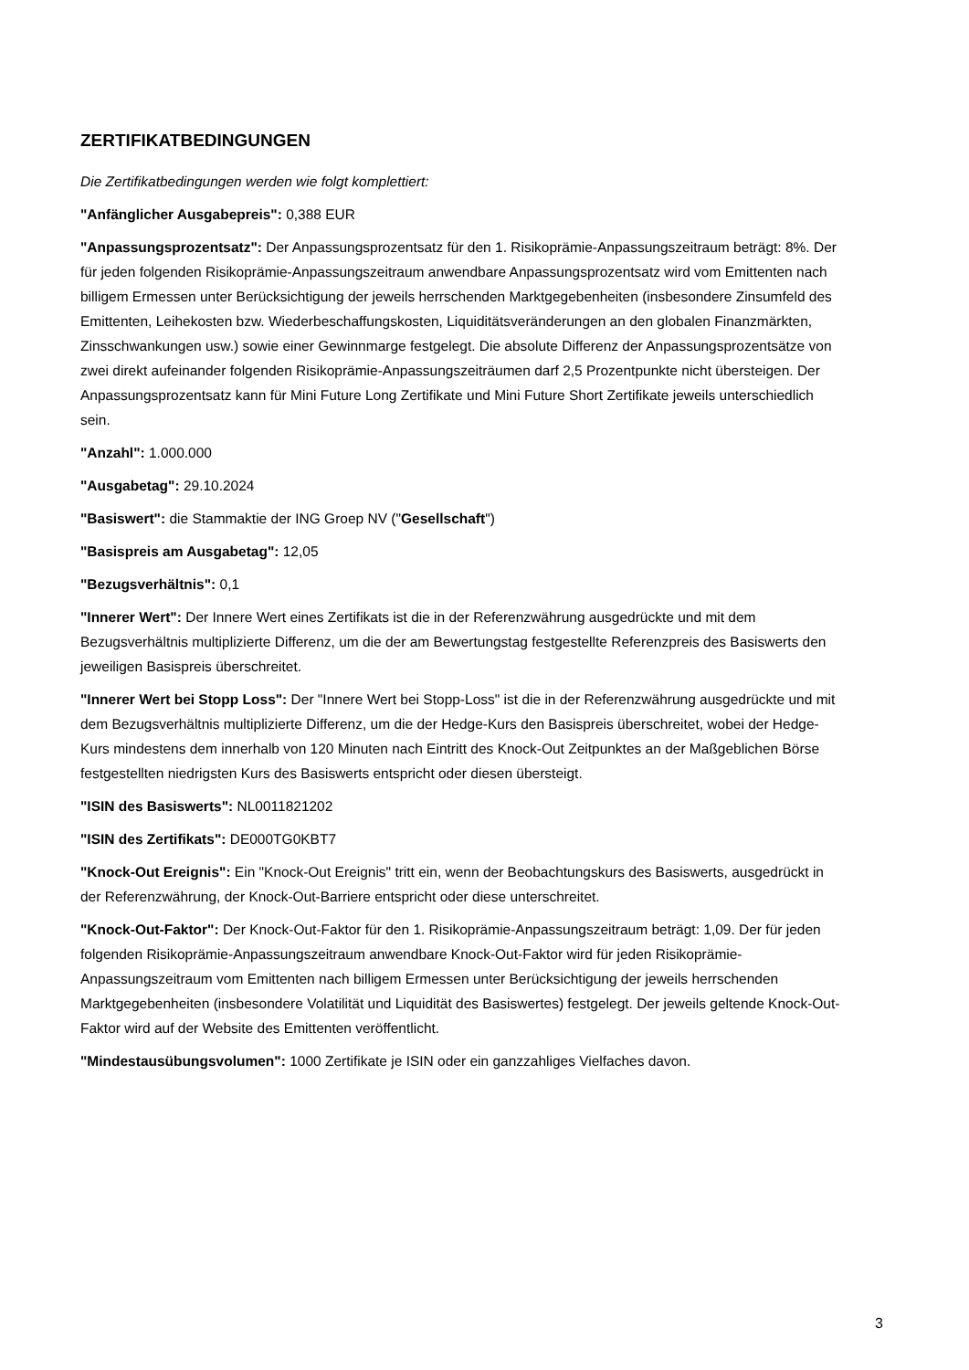ZERTIFIKATBEDINGUNGEN
Die Zertifikatbedingungen werden wie folgt komplettiert:
"Anfänglicher Ausgabepreis": 0,388 EUR
"Anpassungsprozentsatz": Der Anpassungsprozentsatz für den 1. Risikoprämie-Anpassungszeitraum beträgt: 8%. Der für jeden folgenden Risikoprämie-Anpassungszeitraum anwendbare Anpassungsprozentsatz wird vom Emittenten nach billigem Ermessen unter Berücksichtigung der jeweils herrschenden Marktgegebenheiten (insbesondere Zinsumfeld des Emittenten, Leihekosten bzw. Wiederbeschaffungskosten, Liquiditätsveränderungen an den globalen Finanzmärkten, Zinsschwankungen usw.) sowie einer Gewinnmarge festgelegt. Die absolute Differenz der Anpassungsprozentsätze von zwei direkt aufeinander folgenden Risikoprämie-Anpassungszeiträumen darf 2,5 Prozentpunkte nicht übersteigen. Der Anpassungsprozentsatz kann für Mini Future Long Zertifikate und Mini Future Short Zertifikate jeweils unterschiedlich sein.
"Anzahl": 1.000.000
"Ausgabetag": 29.10.2024
"Basiswert": die Stammaktie der ING Groep NV ("Gesellschaft")
"Basispreis am Ausgabetag": 12,05
"Bezugsverhältnis": 0,1
"Innerer Wert": Der Innere Wert eines Zertifikats ist die in der Referenzwährung ausgedrückte und mit dem Bezugsverhältnis multiplizierte Differenz, um die der am Bewertungstag festgestellte Referenzpreis des Basiswerts den jeweiligen Basispreis überschreitet.
"Innerer Wert bei Stopp Loss": Der "Innere Wert bei Stopp-Loss" ist die in der Referenzwährung ausgedrückte und mit dem Bezugsverhältnis multiplizierte Differenz, um die der Hedge-Kurs den Basispreis überschreitet, wobei der Hedge-Kurs mindestens dem innerhalb von 120 Minuten nach Eintritt des Knock-Out Zeitpunktes an der Maßgeblichen Börse festgestellten niedrigsten Kurs des Basiswerts entspricht oder diesen übersteigt.
"ISIN des Basiswerts": NL0011821202
"ISIN des Zertifikats": DE000TG0KBT7
"Knock-Out Ereignis": Ein "Knock-Out Ereignis" tritt ein, wenn der Beobachtungskurs des Basiswerts, ausgedrückt in der Referenzwährung, der Knock-Out-Barriere entspricht oder diese unterschreitet.
"Knock-Out-Faktor": Der Knock-Out-Faktor für den 1. Risikoprämie-Anpassungszeitraum beträgt: 1,09. Der für jeden folgenden Risikoprämie-Anpassungszeitraum anwendbare Knock-Out-Faktor wird für jeden Risikoprämie-Anpassungszeitraum vom Emittenten nach billigem Ermessen unter Berücksichtigung der jeweils herrschenden Marktgegebenheiten (insbesondere Volatilität und Liquidität des Basiswertes) festgelegt. Der jeweils geltende Knock-Out-Faktor wird auf der Website des Emittenten veröffentlicht.
"Mindestausübungsvolumen": 1000 Zertifikate je ISIN oder ein ganzzahliges Vielfaches davon.
3